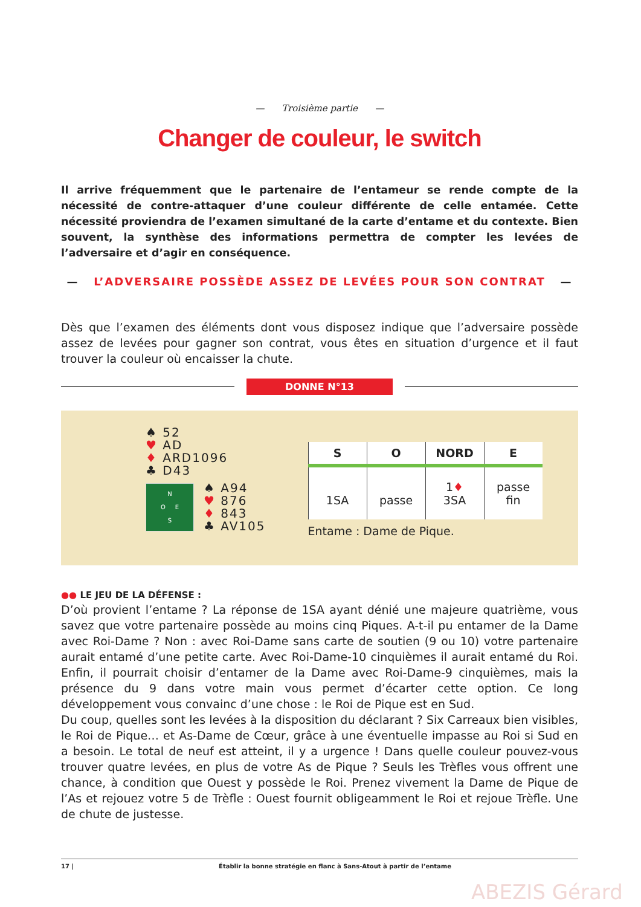— Troisième partie —
Changer de couleur, le switch
Il arrive fréquemment que le partenaire de l’entameur se rende compte de la nécessité de contre-attaquer d’une couleur différente de celle entamée. Cette nécessité proviendra de l’examen simultané de la carte d’entame et du contexte. Bien souvent, la synthèse des informations permettra de compter les levées de l’adversaire et d’agir en conséquence.
— L’ADVERSAIRE POSSÈDE ASSEZ DE LEVÉES POUR SON CONTRAT —
Dès que l’examen des éléments dont vous disposez indique que l’adversaire possède assez de levées pour gagner son contrat, vous êtes en situation d’urgence et il faut trouver la couleur où encaisser la chute.
DONNE N°13
♠ 52
♥ AD
♦ ARD1096
♣ D43
N
O E
S
♠ A94
♥ 876
♦ 843
♣ AV105
| S | O | NORD | E |
| --- | --- | --- | --- |
| 1SA | passe | 1 ♦ 3SA | passe fin |
Entame : Dame de Pique.
●● LE JEU DE LA DÉFENSE :
D’où provient l’entame ? La réponse de 1SA ayant dénié une majeure quatrième, vous savez que votre partenaire possède au moins cinq Piques. A-t-il pu entamer de la Dame avec Roi-Dame ? Non : avec Roi-Dame sans carte de soutien (9 ou 10) votre partenaire aurait entamé d’une petite carte. Avec Roi-Dame-10 cinquièmes il aurait entamé du Roi. Enfin, il pourrait choisir d’entamer de la Dame avec Roi-Dame-9 cinquièmes, mais la présence du 9 dans votre main vous permet d’écarter cette option. Ce long développement vous convainc d’une chose : le Roi de Pique est en Sud.
Du coup, quelles sont les levées à la disposition du déclarant ? Six Carreaux bien visibles, le Roi de Pique… et As-Dame de Cœur, grâce à une éventuelle impasse au Roi si Sud en a besoin. Le total de neuf est atteint, il y a urgence ! Dans quelle couleur pouvez-vous trouver quatre levées, en plus de votre As de Pique ? Seuls les Trèfles vous offrent une chance, à condition que Ouest y possède le Roi. Prenez vivement la Dame de Pique de l’As et rejouez votre 5 de Trèfle : Ouest fournit obligeamment le Roi et rejoue Trèfle. Une de chute de justesse.
17 | Établir la bonne stratégie en flanc à Sans-Atout à partir de l’entame
ABEZIS Gérard